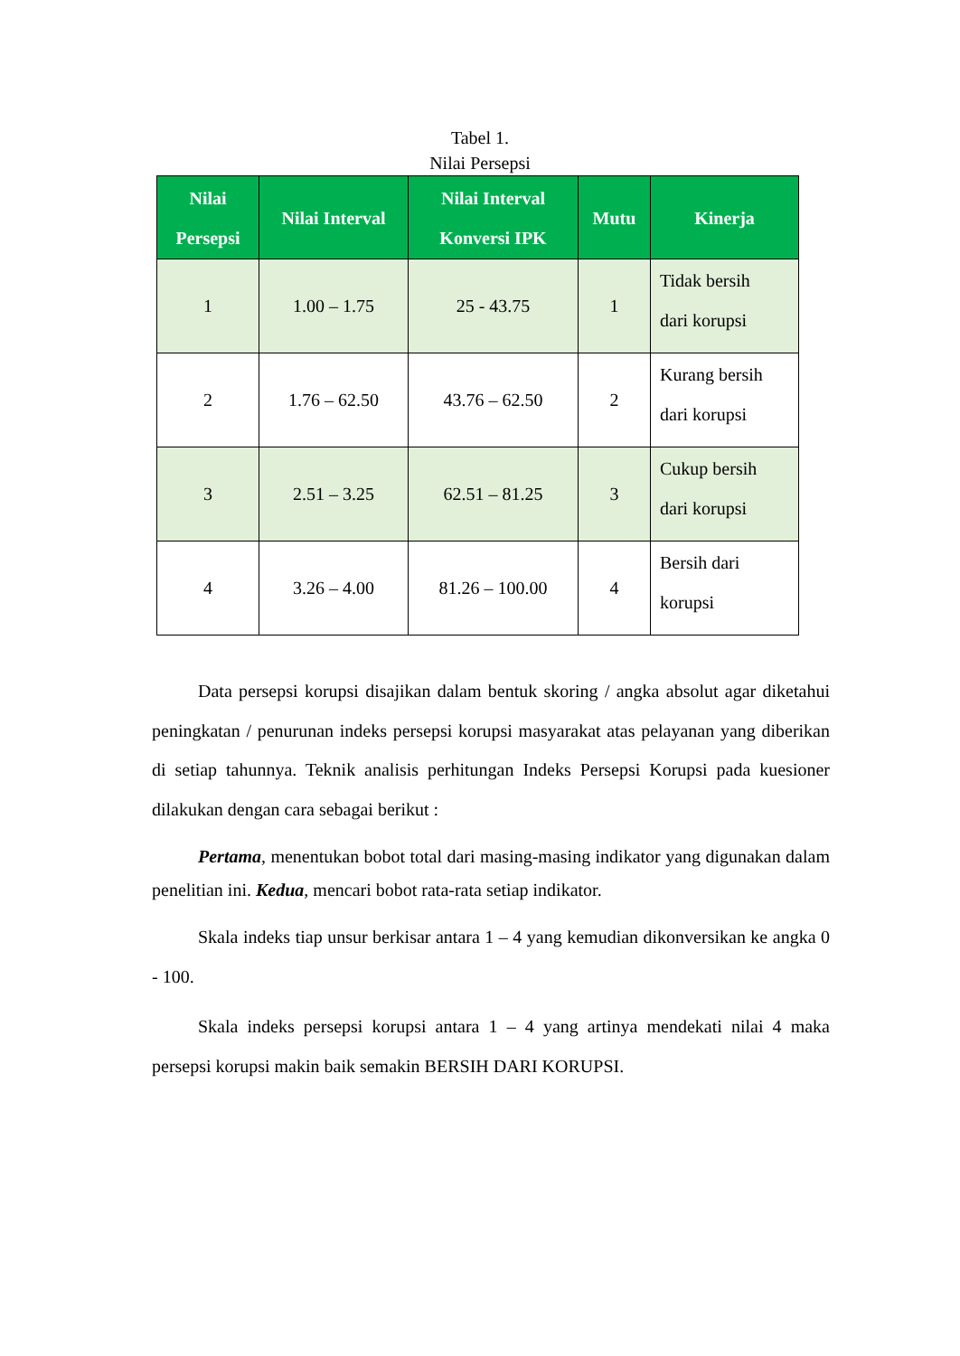Tabel 1.
Nilai Persepsi
| Nilai Persepsi | Nilai Interval | Nilai Interval Konversi IPK | Mutu | Kinerja |
| --- | --- | --- | --- | --- |
| 1 | 1.00 – 1.75 | 25 - 43.75 | 1 | Tidak bersih dari korupsi |
| 2 | 1.76 – 62.50 | 43.76 – 62.50 | 2 | Kurang bersih dari korupsi |
| 3 | 2.51 – 3.25 | 62.51 – 81.25 | 3 | Cukup bersih dari korupsi |
| 4 | 3.26 – 4.00 | 81.26 – 100.00 | 4 | Bersih dari korupsi |
Data persepsi korupsi disajikan dalam bentuk skoring / angka absolut agar diketahui peningkatan / penurunan indeks persepsi korupsi masyarakat atas pelayanan yang diberikan di setiap tahunnya. Teknik analisis perhitungan Indeks Persepsi Korupsi pada kuesioner dilakukan dengan cara sebagai berikut :
Pertama, menentukan bobot total dari masing-masing indikator yang digunakan dalam penelitian ini. Kedua, mencari bobot rata-rata setiap indikator.
Skala indeks tiap unsur berkisar antara 1 – 4 yang kemudian dikonversikan ke angka 0 - 100.
Skala indeks persepsi korupsi antara 1 – 4 yang artinya mendekati nilai 4 maka persepsi korupsi makin baik semakin BERSIH DARI KORUPSI.